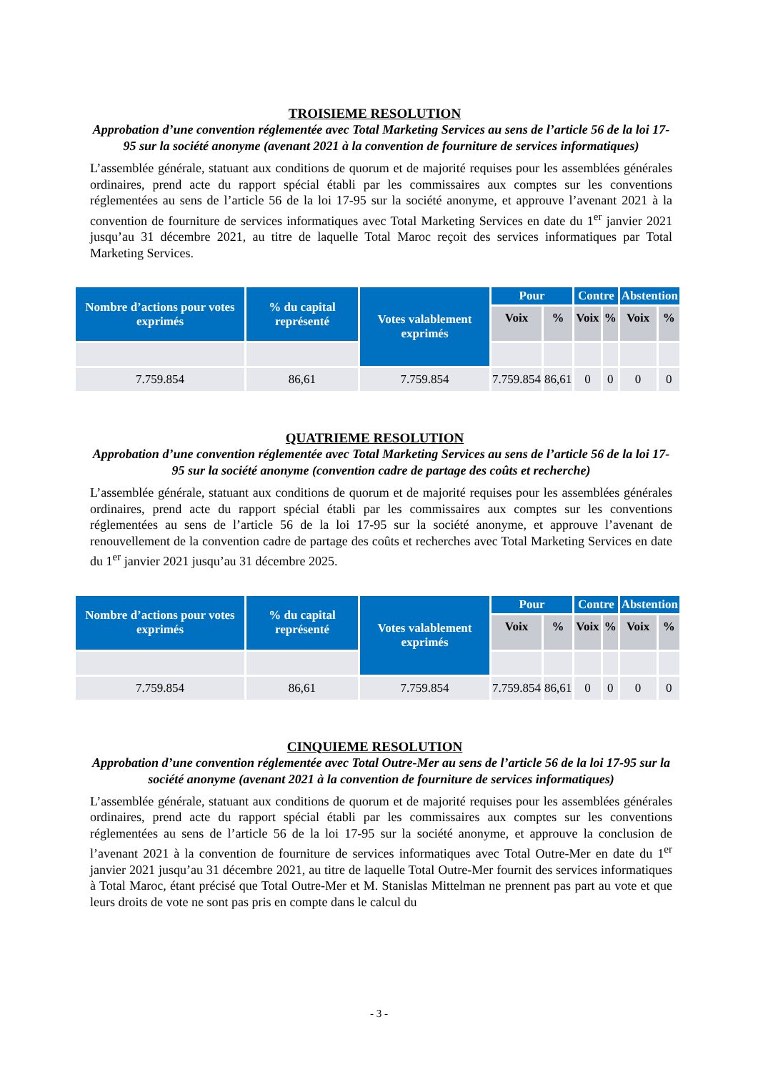TROISIEME RESOLUTION
Approbation d’une convention réglementée avec Total Marketing Services au sens de l’article 56 de la loi 17-95 sur la société anonyme (avenant 2021 à la convention de fourniture de services informatiques)
L’assemblée générale, statuant aux conditions de quorum et de majorité requises pour les assemblées générales ordinaires, prend acte du rapport spécial établi par les commissaires aux comptes sur les conventions réglementées au sens de l’article 56 de la loi 17-95 sur la société anonyme, et approuve l’avenant 2021 à la convention de fourniture de services informatiques avec Total Marketing Services en date du 1<sup>er</sup> janvier 2021 jusqu’au 31 décembre 2021, au titre de laquelle Total Maroc reçoit des services informatiques par Total Marketing Services.
| Nombre d’actions pour votes exprimés | % du capital représenté | Votes valablement exprimés | Pour | | Contre | | Abstention | |
| --- | --- | --- | --- | --- | --- | --- | --- | --- |
| | | | Voix | % | Voix | % | Voix | % |
| 7.759.854 | 86,61 | 7.759.854 | 7.759.854 | 86,61 | 0 | 0 | 0 | 0 |
QUATRIEME RESOLUTION
Approbation d’une convention réglementée avec Total Marketing Services au sens de l’article 56 de la loi 17-95 sur la société anonyme (convention cadre de partage des coûts et recherche)
L’assemblée générale, statuant aux conditions de quorum et de majorité requises pour les assemblées générales ordinaires, prend acte du rapport spécial établi par les commissaires aux comptes sur les conventions réglementées au sens de l’article 56 de la loi 17-95 sur la société anonyme, et approuve l’avenant de renouvellement de la convention cadre de partage des coûts et recherches avec Total Marketing Services en date du 1<sup>er</sup> janvier 2021 jusqu’au 31 décembre 2025.
| Nombre d’actions pour votes exprimés | % du capital représenté | Votes valablement exprimés | Pour | | Contre | | Abstention | |
| --- | --- | --- | --- | --- | --- | --- | --- | --- |
| | | | Voix | % | Voix | % | Voix | % |
| 7.759.854 | 86,61 | 7.759.854 | 7.759.854 | 86,61 | 0 | 0 | 0 | 0 |
CINQUIEME RESOLUTION
Approbation d’une convention réglementée avec Total Outre-Mer au sens de l’article 56 de la loi 17-95 sur la société anonyme (avenant 2021 à la convention de fourniture de services informatiques)
L’assemblée générale, statuant aux conditions de quorum et de majorité requises pour les assemblées générales ordinaires, prend acte du rapport spécial établi par les commissaires aux comptes sur les conventions réglementées au sens de l’article 56 de la loi 17-95 sur la société anonyme, et approuve la conclusion de l’avenant 2021 à la convention de fourniture de services informatiques avec Total Outre-Mer en date du 1<sup>er</sup> janvier 2021 jusqu’au 31 décembre 2021, au titre de laquelle Total Outre-Mer fournit des services informatiques à Total Maroc, étant précisé que Total Outre-Mer et M. Stanislas Mittelman ne prennent pas part au vote et que leurs droits de vote ne sont pas pris en compte dans le calcul du
- 3 -